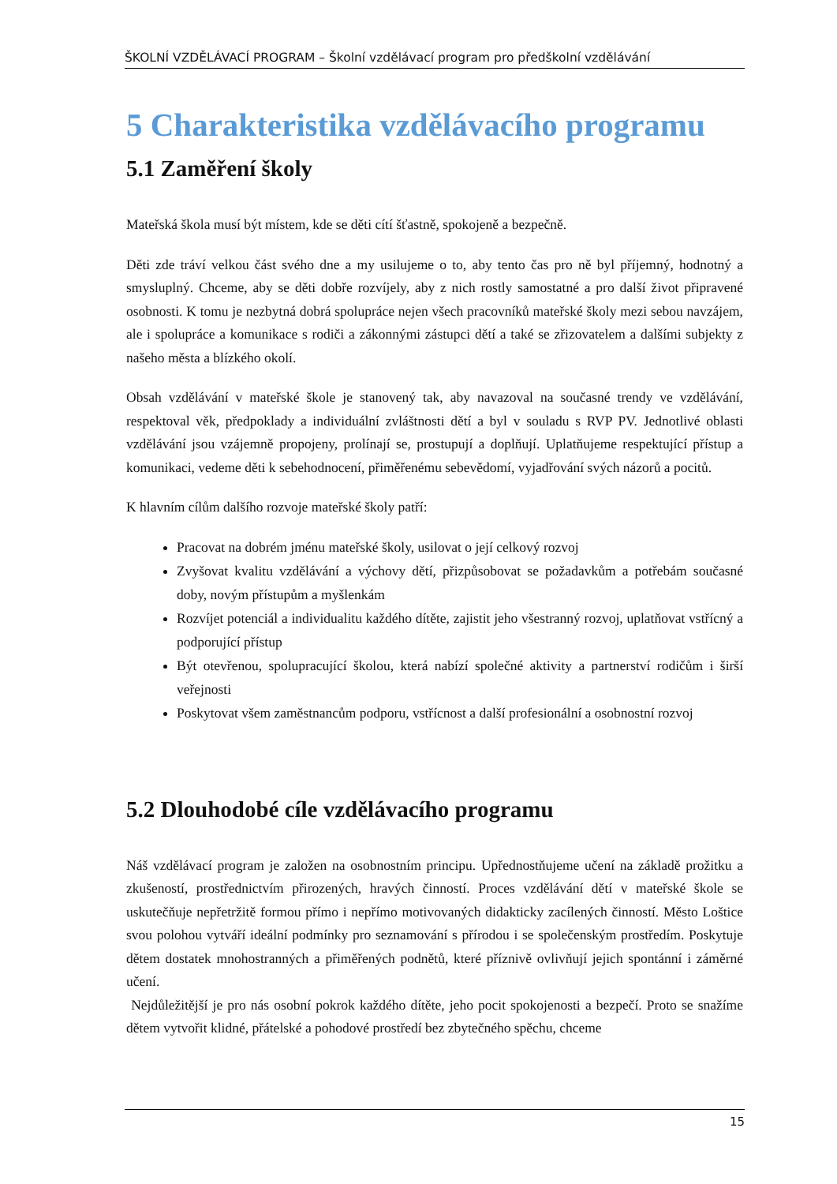ŠKOLNÍ VZDĚLÁVACÍ PROGRAM – Školní vzdělávací program pro předškolní vzdělávání
5 Charakteristika vzdělávacího programu
5.1 Zaměření školy
Mateřská škola musí být místem, kde se děti cítí šťastně, spokojeně a bezpečně.
Děti zde tráví velkou část svého dne a my usilujeme o to, aby tento čas pro ně byl příjemný, hodnotný a smysluplný. Chceme, aby se děti dobře rozvíjely, aby z nich rostly samostatné a pro další život připravené osobnosti. K tomu je nezbytná dobrá spolupráce nejen všech pracovníků mateřské školy mezi sebou navzájem, ale i spolupráce a komunikace s rodiči a zákonnými zástupci dětí a také se zřizovatelem a dalšími subjekty z našeho města a blízkého okolí.
Obsah vzdělávání v mateřské škole je stanovený tak, aby navazoval na současné trendy ve vzdělávání, respektoval věk, předpoklady a individuální zvláštnosti dětí a byl v souladu s RVP PV. Jednotlivé oblasti vzdělávání jsou vzájemně propojeny, prolínají se, prostupují a doplňují. Uplatňujeme respektující přístup a komunikaci, vedeme děti k sebehodnocení, přiměřenému sebevědomí, vyjadřování svých názorů a pocitů.
K hlavním cílům dalšího rozvoje mateřské školy patří:
Pracovat na dobrém jménu mateřské školy, usilovat o její celkový rozvoj
Zvyšovat kvalitu vzdělávání a výchovy dětí, přizpůsobovat se požadavkům a potřebám současné doby, novým přístupům a myšlenkám
Rozvíjet potenciál a individualitu každého dítěte, zajistit jeho všestranný rozvoj, uplatňovat vstřícný a podporující přístup
Být otevřenou, spolupracující školou, která nabízí společné aktivity a partnerství rodičům i širší veřejnosti
Poskytovat všem zaměstnancům podporu, vstřícnost a další profesionální a osobnostní rozvoj
5.2 Dlouhodobé cíle vzdělávacího programu
Náš vzdělávací program je založen na osobnostním principu. Upřednostňujeme učení na základě prožitku a zkušeností, prostřednictvím přirozených, hravých činností. Proces vzdělávání dětí v mateřské škole se uskutečňuje nepřetržitě formou přímo i nepřímo motivovaných didakticky zacílených činností. Město Loštice svou polohou vytváří ideální podmínky pro seznamování s přírodou i se společenským prostředím. Poskytuje dětem dostatek mnohostranných a přiměřených podnětů, které příznivě ovlivňují jejich spontánní i záměrné učení.
Nejdůležitější je pro nás osobní pokrok každého dítěte, jeho pocit spokojenosti a bezpečí. Proto se snažíme dětem vytvořit klidné, přátelské a pohodové prostředí bez zbytečného spěchu, chceme
15